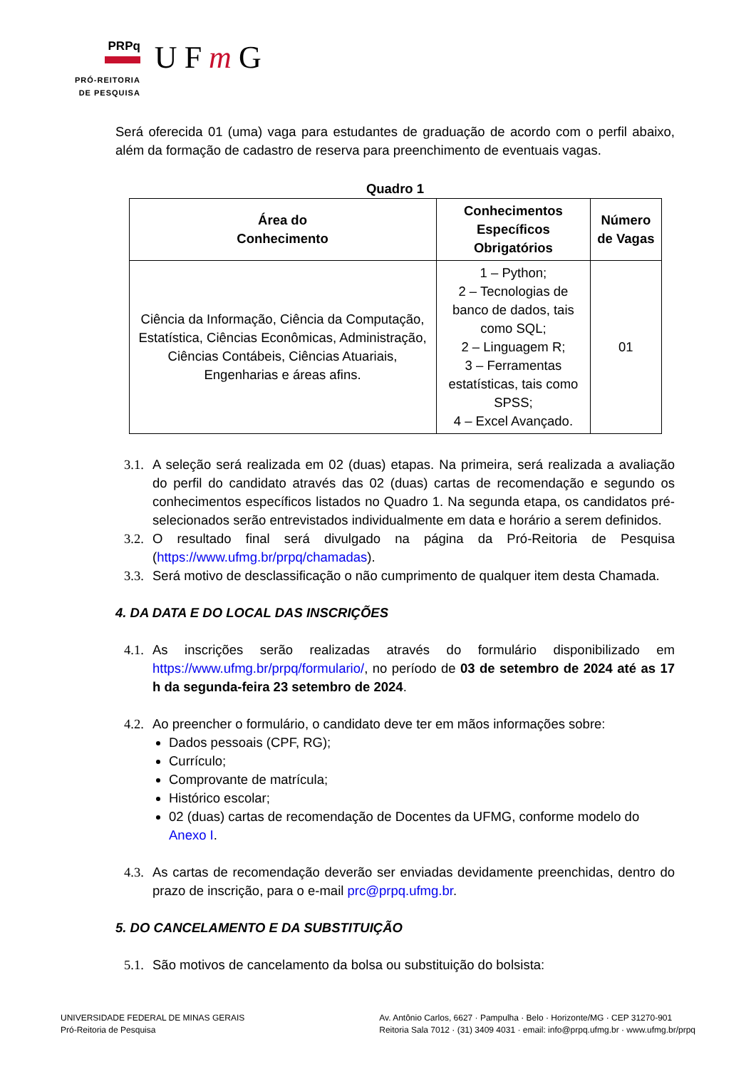PRPq
PRÓ-REITORIA
DE PESQUISA
UFm G
Será oferecida 01 (uma) vaga para estudantes de graduação de acordo com o perfil abaixo, além da formação de cadastro de reserva para preenchimento de eventuais vagas.
Quadro 1
| Área do Conhecimento | Conhecimentos Específicos Obrigatórios | Número de Vagas |
| --- | --- | --- |
| Ciência da Informação, Ciência da Computação, Estatística, Ciências Econômicas, Administração, Ciências Contábeis, Ciências Atuariais, Engenharias e áreas afins. | 1 – Python; 2 – Tecnologias de banco de dados, tais como SQL; 2 – Linguagem R; 3 – Ferramentas estatísticas, tais como SPSS; 4 – Excel Avançado. | 01 |
3.1. A seleção será realizada em 02 (duas) etapas. Na primeira, será realizada a avaliação do perfil do candidato através das 02 (duas) cartas de recomendação e segundo os conhecimentos específicos listados no Quadro 1. Na segunda etapa, os candidatos pré-selecionados serão entrevistados individualmente em data e horário a serem definidos.
3.2. O resultado final será divulgado na página da Pró-Reitoria de Pesquisa (https://www.ufmg.br/prpq/chamadas).
3.3. Será motivo de desclassificação o não cumprimento de qualquer item desta Chamada.
4. DA DATA E DO LOCAL DAS INSCRIÇÕES
4.1. As inscrições serão realizadas através do formulário disponibilizado em https://www.ufmg.br/prpq/formulario/, no período de 03 de setembro de 2024 até as 17 h da segunda-feira 23 setembro de 2024.
4.2. Ao preencher o formulário, o candidato deve ter em mãos informações sobre:
Dados pessoais (CPF, RG);
Currículo;
Comprovante de matrícula;
Histórico escolar;
02 (duas) cartas de recomendação de Docentes da UFMG, conforme modelo do Anexo I.
4.3. As cartas de recomendação deverão ser enviadas devidamente preenchidas, dentro do prazo de inscrição, para o e-mail prc@prpq.ufmg.br.
5. DO CANCELAMENTO E DA SUBSTITUIÇÃO
5.1. São motivos de cancelamento da bolsa ou substituição do bolsista:
UNIVERSIDADE FEDERAL DE MINAS GERAIS
Pró-Reitoria de Pesquisa
Av. Antônio Carlos, 6627 · Pampulha · Belo · Horizonte/MG · CEP 31270-901
Reitoria Sala 7012 · (31) 3409 4031 · email: info@prpq.ufmg.br · www.ufmg.br/prpq